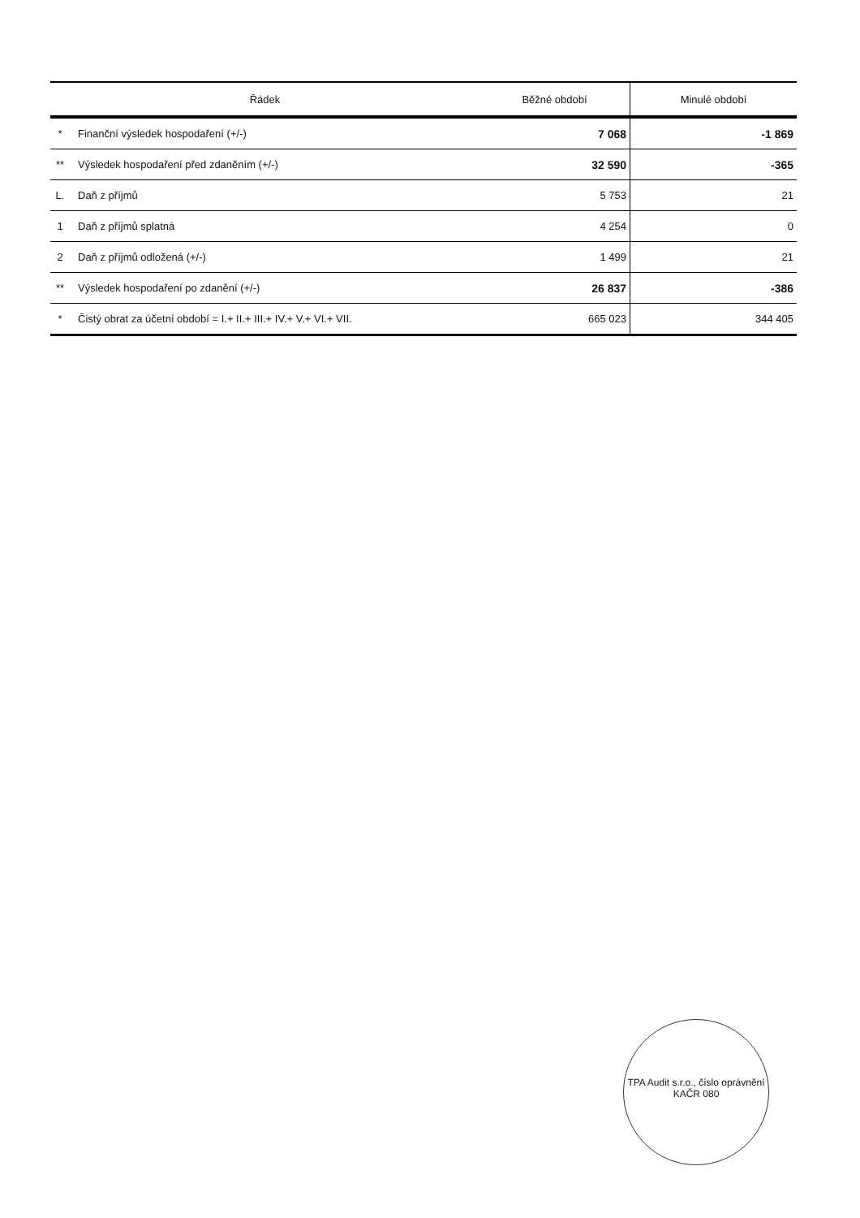| Řádek | | Běžné období | Minulé období |
| --- | --- | --- | --- |
| * | Finanční výsledek hospodaření (+/-) | 7 068 | -1 869 |
| ** | Výsledek hospodaření před zdaněním (+/-) | 32 590 | -365 |
| L. | Daň z příjmů | 5 753 | 21 |
| 1 | Daň z příjmů splatná | 4 254 | 0 |
| 2 | Daň z příjmů odložená (+/-) | 1 499 | 21 |
| ** | Výsledek hospodaření po zdanění (+/-) | 26 837 | -386 |
| * | Čistý obrat za účetní období = I.+ II.+ III.+ IV.+ V.+ VI.+ VII. | 665 023 | 344 405 |
TPA Audit s.r.o., číslo oprávnění KAČR 080